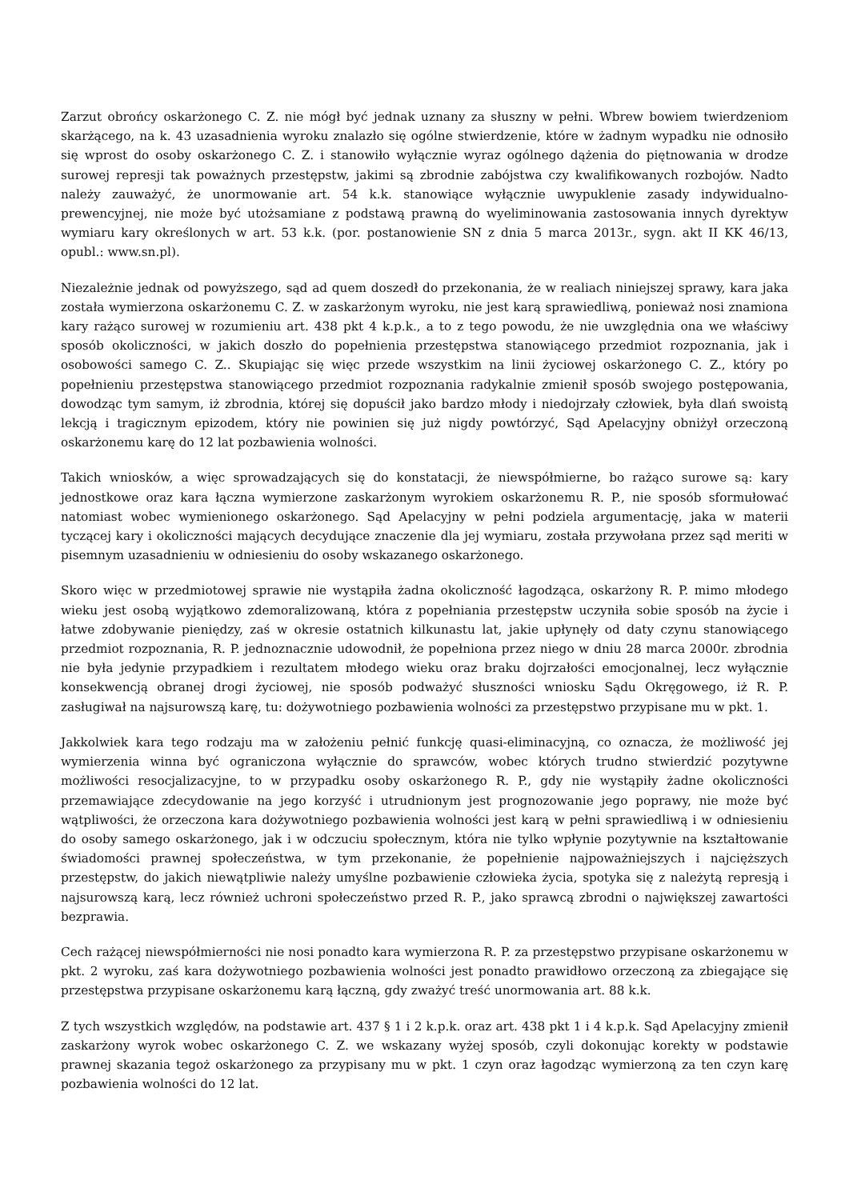Zarzut obrońcy oskarżonego C. Z. nie mógł być jednak uznany za słuszny w pełni. Wbrew bowiem twierdzeniom skarżącego, na k. 43 uzasadnienia wyroku znalazło się ogólne stwierdzenie, które w żadnym wypadku nie odnosiło się wprost do osoby oskarżonego C. Z. i stanowiło wyłącznie wyraz ogólnego dążenia do piętnowania w drodze surowej represji tak poważnych przestępstw, jakimi są zbrodnie zabójstwa czy kwalifikowanych rozbojów. Nadto należy zauważyć, że unormowanie art. 54 k.k. stanowiące wyłącznie uwypuklenie zasady indywidualno-prewencyjnej, nie może być utożsamiane z podstawą prawną do wyeliminowania zastosowania innych dyrektyw wymiaru kary określonych w art. 53 k.k. (por. postanowienie SN z dnia 5 marca 2013r., sygn. akt II KK 46/13, opubl.: www.sn.pl).
Niezależnie jednak od powyższego, sąd ad quem doszedł do przekonania, że w realiach niniejszej sprawy, kara jaka została wymierzona oskarżonemu C. Z. w zaskarżonym wyroku, nie jest karą sprawiedliwą, ponieważ nosi znamiona kary rażąco surowej w rozumieniu art. 438 pkt 4 k.p.k., a to z tego powodu, że nie uwzględnia ona we właściwy sposób okoliczności, w jakich doszło do popełnienia przestępstwa stanowiącego przedmiot rozpoznania, jak i osobowości samego C. Z.. Skupiając się więc przede wszystkim na linii życiowej oskarżonego C. Z., który po popełnieniu przestępstwa stanowiącego przedmiot rozpoznania radykalnie zmienił sposób swojego postępowania, dowodząc tym samym, iż zbrodnia, której się dopuścił jako bardzo młody i niedojrzały człowiek, była dlań swoistą lekcją i tragicznym epizodem, który nie powinien się już nigdy powtórzyć, Sąd Apelacyjny obniżył orzeczoną oskarżonemu karę do 12 lat pozbawienia wolności.
Takich wniosków, a więc sprowadzających się do konstatacji, że niewspółmierne, bo rażąco surowe są: kary jednostkowe oraz kara łączna wymierzone zaskarżonym wyrokiem oskarżonemu R. P., nie sposób sformułować natomiast wobec wymienionego oskarżonego. Sąd Apelacyjny w pełni podziela argumentację, jaka w materii tyczącej kary i okoliczności mających decydujące znaczenie dla jej wymiaru, została przywołana przez sąd meriti w pisemnym uzasadnieniu w odniesieniu do osoby wskazanego oskarżonego.
Skoro więc w przedmiotowej sprawie nie wystąpiła żadna okoliczność łagodząca, oskarżony R. P. mimo młodego wieku jest osobą wyjątkowo zdemoralizowaną, która z popełniania przestępstw uczyniła sobie sposób na życie i łatwe zdobywanie pieniędzy, zaś w okresie ostatnich kilkunastu lat, jakie upłynęły od daty czynu stanowiącego przedmiot rozpoznania, R. P. jednoznacznie udowodnił, że popełniona przez niego w dniu 28 marca 2000r. zbrodnia nie była jedynie przypadkiem i rezultatem młodego wieku oraz braku dojrzałości emocjonalnej, lecz wyłącznie konsekwencją obranej drogi życiowej, nie sposób podważyć słuszności wniosku Sądu Okręgowego, iż R. P. zasługiwał na najsurowszą karę, tu: dożywotniego pozbawienia wolności za przestępstwo przypisane mu w pkt. 1.
Jakkolwiek kara tego rodzaju ma w założeniu pełnić funkcję quasi-eliminacyjną, co oznacza, że możliwość jej wymierzenia winna być ograniczona wyłącznie do sprawców, wobec których trudno stwierdzić pozytywne możliwości resocjalizacyjne, to w przypadku osoby oskarżonego R. P., gdy nie wystąpiły żadne okoliczności przemawiające zdecydowanie na jego korzyść i utrudnionym jest prognozowanie jego poprawy, nie może być wątpliwości, że orzeczona kara dożywotniego pozbawienia wolności jest karą w pełni sprawiedliwą i w odniesieniu do osoby samego oskarżonego, jak i w odczuciu społecznym, która nie tylko wpłynie pozytywnie na kształtowanie świadomości prawnej społeczeństwa, w tym przekonanie, że popełnienie najpoważniejszych i najcięższych przestępstw, do jakich niewątpliwie należy umyślne pozbawienie człowieka życia, spotyka się z należytą represją i najsurowszą karą, lecz również uchroni społeczeństwo przed R. P., jako sprawcą zbrodni o największej zawartości bezprawia.
Cech rażącej niewspółmierności nie nosi ponadto kara wymierzona R. P. za przestępstwo przypisane oskarżonemu w pkt. 2 wyroku, zaś kara dożywotniego pozbawienia wolności jest ponadto prawidłowo orzeczoną za zbiegające się przestępstwa przypisane oskarżonemu karą łączną, gdy zważyć treść unormowania art. 88 k.k.
Z tych wszystkich względów, na podstawie art. 437 § 1 i 2 k.p.k. oraz art. 438 pkt 1 i 4 k.p.k. Sąd Apelacyjny zmienił zaskarżony wyrok wobec oskarżonego C. Z. we wskazany wyżej sposób, czyli dokonując korekty w podstawie prawnej skazania tegoż oskarżonego za przypisany mu w pkt. 1 czyn oraz łagodząc wymierzoną za ten czyn karę pozbawienia wolności do 12 lat.